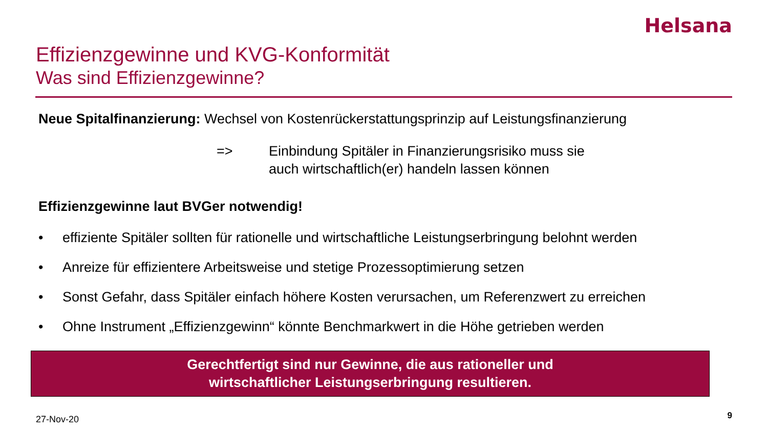Helsana
Effizienzgewinne und KVG-Konformität
Was sind Effizienzgewinne?
Neue Spitalfinanzierung: Wechsel von Kostenrückerstattungsprinzip auf Leistungsfinanzierung
=> Einbindung Spitäler in Finanzierungsrisiko muss sie
auch wirtschaftlich(er) handeln lassen können
Effizienzgewinne laut BVGer notwendig!
• effiziente Spitäler sollten für rationelle und wirtschaftliche Leistungserbringung belohnt werden
• Anreize für effizientere Arbeitsweise und stetige Prozessoptimierung setzen
• Sonst Gefahr, dass Spitäler einfach höhere Kosten verursachen, um Referenzwert zu erreichen
• Ohne Instrument „Effizienzgewinn“ könnte Benchmarkwert in die Höhe getrieben werden
Gerechtfertigt sind nur Gewinne, die aus rationeller und
wirtschaftlicher Leistungserbringung resultieren.
27-Nov-20 9